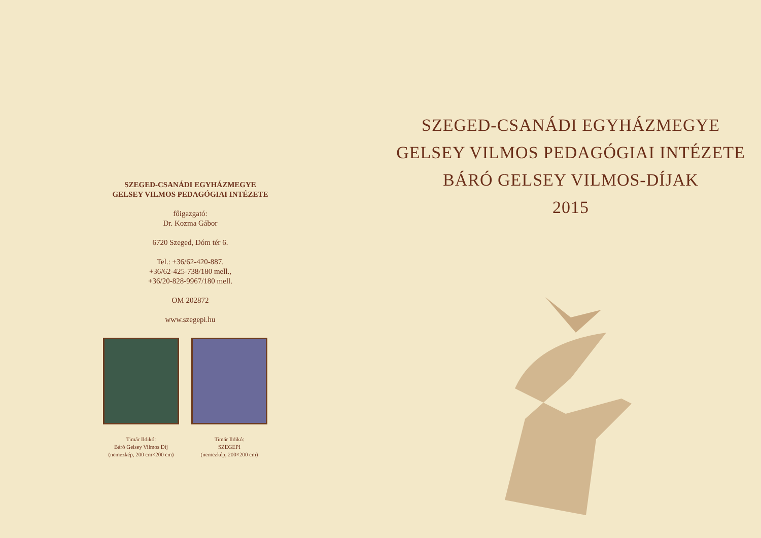SZEGED-CSANÁDI EGYHÁZMEGYE
GELSEY VILMOS PEDAGÓGIAI INTÉZETE
főigazgató:
Dr. Kozma Gábor
6720 Szeged, Dóm tér 6.
Tel.: +36/62-420-887,
+36/62-425-738/180 mell.,
+36/20-828-9967/180 mell.
OM 202872
www.szegepi.hu
Timár Ildikó:
Báró Gelsey Vilmos Díj
(nemezkép, 200 cm×200 cm)
Timár Ildikó:
SZEGEPI
(nemezkép, 200×200 cm)
SZEGED-CSANÁDI EGYHÁZMEGYE
GELSEY VILMOS PEDAGÓGIAI INTÉZETE
BÁRÓ GELSEY VILMOS-DÍJAK
2015